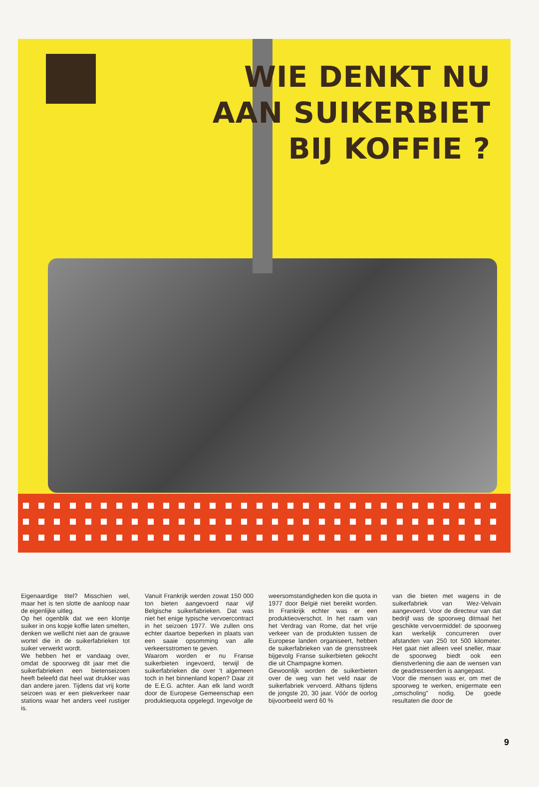WIE DENKT NU
AAN SUIKERBIET
BIJ KOFFIE ?
Eigenaardige titel? Misschien wel, maar het is ten slotte de aanloop naar de eigenlijke uitleg.
Op het ogenblik dat we een klontje suiker in ons kopje koffie laten smelten, denken we wellicht niet aan de grauwe wortel die in de suikerfabrieken tot suiker verwerkt wordt.
We hebben het er vandaag over, omdat de spoorweg dit jaar met die suikerfabrieken een bietenseizoen heeft beleefd dat heel wat drukker was dan andere jaren. Tijdens dat vrij korte seizoen was er een piekverkeer naar stations waar het anders veel rustiger is.
Vanuit Frankrijk werden zowat 150 000 ton bieten aangevoerd naar vijf Belgische suikerfabrieken. Dat was niet het enige typische vervoercontract in het seizoen 1977. We zullen ons echter daartoe beperken in plaats van een saaie opsomming van alle verkeersstromen te geven.
Waarom worden er nu Franse suikerbieten ingevoerd, terwijl de suikerfabrieken die over 't algemeen toch in het binnenland kopen? Daar zit de E.E.G. achter. Aan elk land wordt door de Europese Gemeenschap een produktiequota opgelegd. Ingevolge de
weersomstandigheden kon die quota in 1977 door België niet bereikt worden. In Frankrijk echter was er een produktieoverschot. In het raam van het Verdrag van Rome, dat het vrije verkeer van de produkten tussen de Europese landen organiseert, hebben de suikerfabrieken van de grensstreek bijgevolg Franse suikerbieten gekocht die uit Champagne komen.
Gewoonlijk worden de suikerbieten over de weg van het veld naar de suikerfabriek vervoerd. Althans tijdens de jongste 20, 30 jaar. Vóór de oorlog bijvoorbeeld werd 60 %
van die bieten met wagens in de suikerfabriek van Wez-Velvain aangevoerd. Voor de directeur van dat bedrijf was de spoorweg ditmaal het geschikte vervoermiddel: de spoorweg kan werkelijk concurreren over afstanden van 250 tot 500 kilometer. Het gaat niet alleen veel sneller, maar de spoorweg biedt ook een dienstverlening die aan de wensen van de geadresseerden is aangepast.
Voor die mensen was er, om met de spoorweg te werken, enigermate een „omscholing" nodig. De goede resultaten die door de
9